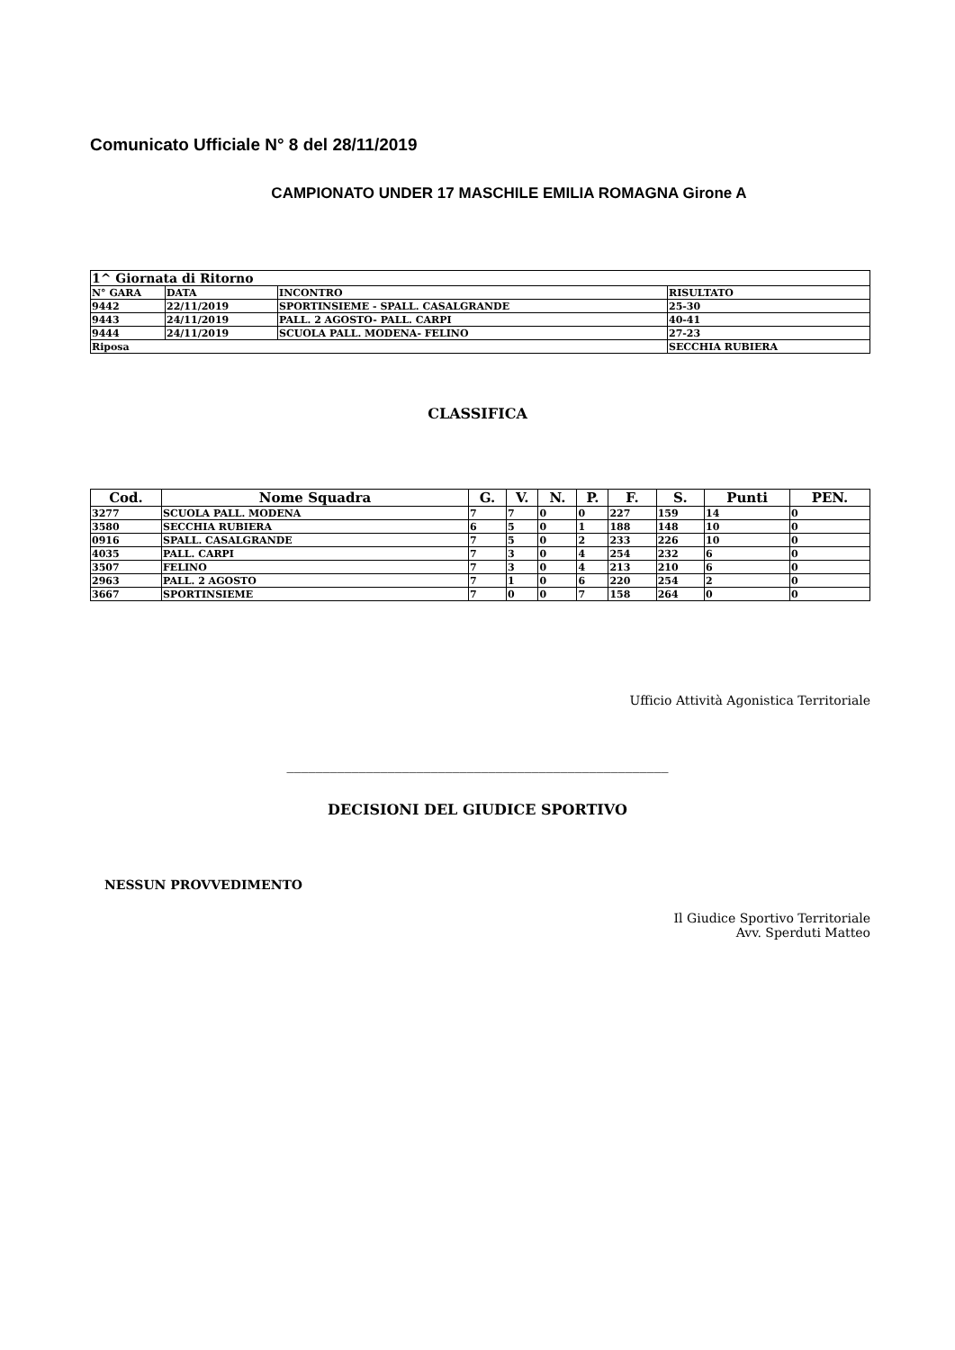Comunicato Ufficiale N° 8 del 28/11/2019
CAMPIONATO UNDER 17 MASCHILE EMILIA ROMAGNA Girone A
| 1^ Giornata di Ritorno | | | |
| N° GARA | DATA | INCONTRO | RISULTATO |
| 9442 | 22/11/2019 | SPORTINSIEME - SPALL. CASALGRANDE | 25-30 |
| 9443 | 24/11/2019 | PALL. 2 AGOSTO- PALL. CARPI | 40-41 |
| 9444 | 24/11/2019 | SCUOLA PALL. MODENA- FELINO | 27-23 |
| Riposa | | | SECCHIA RUBIERA |
CLASSIFICA
| Cod. | Nome Squadra | G. | V. | N. | P. | F. | S. | Punti | PEN. |
| --- | --- | --- | --- | --- | --- | --- | --- | --- | --- |
| 3277 | SCUOLA PALL. MODENA | 7 | 7 | 0 | 0 | 227 | 159 | 14 | 0 |
| 3580 | SECCHIA RUBIERA | 6 | 5 | 0 | 1 | 188 | 148 | 10 | 0 |
| 0916 | SPALL. CASALGRANDE | 7 | 5 | 0 | 2 | 233 | 226 | 10 | 0 |
| 4035 | PALL. CARPI | 7 | 3 | 0 | 4 | 254 | 232 | 6 | 0 |
| 3507 | FELINO | 7 | 3 | 0 | 4 | 213 | 210 | 6 | 0 |
| 2963 | PALL. 2 AGOSTO | 7 | 1 | 0 | 6 | 220 | 254 | 2 | 0 |
| 3667 | SPORTINSIEME | 7 | 0 | 0 | 7 | 158 | 264 | 0 | 0 |
Ufficio Attività Agonistica Territoriale
_____________________________________________________
DECISIONI DEL GIUDICE SPORTIVO
NESSUN PROVVEDIMENTO
Il Giudice Sportivo Territoriale
Avv. Sperduti Matteo